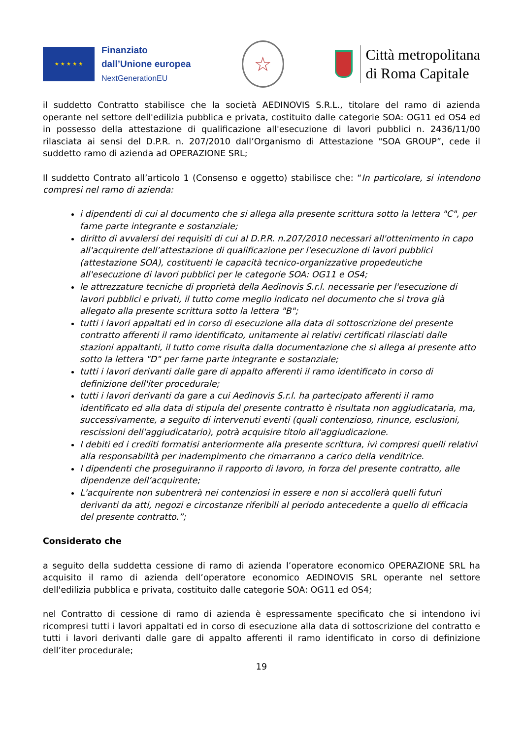★ ★ ★ ★ ★
Finanziato
dall’Unione europea
NextGenerationEU
☆
Città metropolitana
di Roma Capitale
il suddetto Contratto stabilisce che la società AEDINOVIS S.R.L., titolare del ramo di azienda operante nel settore dell'edilizia pubblica e privata, costituito dalle categorie SOA: OG11 ed OS4 ed in possesso della attestazione di qualificazione all'esecuzione di lavori pubblici n. 2436/11/00 rilasciata ai sensi del D.P.R. n. 207/2010 dall’Organismo di Attestazione "SOA GROUP”, cede il suddetto ramo di azienda ad OPERAZIONE SRL;
Il suddetto Contrato all’articolo 1 (Consenso e oggetto) stabilisce che: “In particolare, si intendono compresi nel ramo di azienda:
i dipendenti di cui al documento che si allega alla presente scrittura sotto la lettera "C", per farne parte integrante e sostanziale;
diritto di avvalersi dei requisiti di cui al D.P.R. n.207/2010 necessari all'ottenimento in capo all'acquirente dell’attestazione di qualificazione per l'esecuzione di lavori pubblici (attestazione SOA), costituenti le capacità tecnico-organizzative propedeutiche all'esecuzione di lavori pubblici per le categorie SOA: OG11 e OS4;
le attrezzature tecniche di proprietà della Aedinovis S.r.l. necessarie per l'esecuzione di lavori pubblici e privati, il tutto come meglio indicato nel documento che si trova già allegato alla presente scrittura sotto la lettera "B";
tutti i lavori appaltati ed in corso di esecuzione alla data di sottoscrizione del presente contratto afferenti il ramo identificato, unitamente ai relativi certificati rilasciati dalle stazioni appaltanti, il tutto come risulta dalla documentazione che si allega al presente atto sotto la lettera "D" per farne parte integrante e sostanziale;
tutti i lavori derivanti dalle gare di appalto afferenti il ramo identificato in corso di definizione dell'iter procedurale;
tutti i lavori derivanti da gare a cui Aedinovis S.r.l. ha partecipato afferenti il ramo identificato ed alla data di stipula del presente contratto è risultata non aggiudicataria, ma, successivamente, a seguito di intervenuti eventi (quali contenzioso, rinunce, esclusioni, rescissioni dell'aggiudicatario), potrà acquisire titolo all'aggiudicazione.
I debiti ed i crediti formatisi anteriormente alla presente scrittura, ivi compresi quelli relativi alla responsabilità per inadempimento che rimarranno a carico della venditrice.
I dipendenti che proseguiranno il rapporto di lavoro, in forza del presente contratto, alle dipendenze dell’acquirente;
L'acquirente non subentrerà nei contenziosi in essere e non si accollerà quelli futuri derivanti da atti, negozi e circostanze riferibili al periodo antecedente a quello di efficacia del presente contratto.”;
Considerato che
a seguito della suddetta cessione di ramo di azienda l’operatore economico OPERAZIONE SRL ha acquisito il ramo di azienda dell’operatore economico AEDINOVIS SRL operante nel settore dell'edilizia pubblica e privata, costituito dalle categorie SOA: OG11 ed OS4;
nel Contratto di cessione di ramo di azienda è espressamente specificato che si intendono ivi ricompresi tutti i lavori appaltati ed in corso di esecuzione alla data di sottoscrizione del contratto e tutti i lavori derivanti dalle gare di appalto afferenti il ramo identificato in corso di definizione dell’iter procedurale;
19